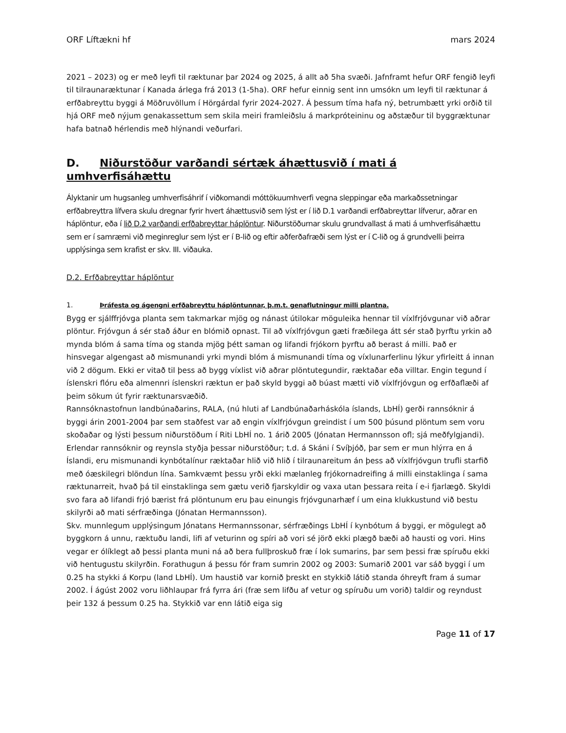ORF Líftækni hf mars 2024
2021 – 2023) og er með leyfi til ræktunar þar 2024 og 2025, á allt að 5ha svæði. Jafnframt hefur ORF fengið leyfi til tilraunaræktunar í Kanada árlega frá 2013 (1-5ha). ORF hefur einnig sent inn umsókn um leyfi til ræktunar á erfðabreyttu byggi á Möðruvöllum í Hörgárdal fyrir 2024-2027. Á þessum tíma hafa ný, betrumbætt yrki orðið til hjá ORF með nýjum genakassettum sem skila meiri framleiðslu á markpróteininu og aðstæður til byggræktunar hafa batnað hérlendis með hlýnandi veðurfari.
D. Niðurstöður varðandi sértæk áhættusvið í mati á umhverfisáhættu
Ályktanir um hugsanleg umhverfisáhrif í viðkomandi móttökuumhverfi vegna sleppingar eða markaðssetningar erfðabreyttra lífvera skulu dregnar fyrir hvert áhættusvið sem lýst er í lið D.1 varðandi erfðabreyttar lífverur, aðrar en háplöntur, eða í lið D.2 varðandi erfðabreyttar háplöntur. Niðurstöðurnar skulu grundvallast á mati á umhverfisáhættu sem er í samræmi við meginreglur sem lýst er í B-lið og eftir aðferðafræði sem lýst er í C-lið og á grundvelli þeirra upplýsinga sem krafist er skv. III. viðauka.
D.2. Erfðabreyttar háplöntur
1. Þráfesta og ágengni erfðabreyttu háplöntunnar, þ.m.t. genaflutningur milli plantna.
Bygg er sjálffrjóvga planta sem takmarkar mjög og nánast útilokar möguleika hennar til víxlfrjóvgunar við aðrar plöntur. Frjóvgun á sér stað áður en blómið opnast. Til að víxlfrjóvgun gæti fræðilega átt sér stað þyrftu yrkin að mynda blóm á sama tíma og standa mjög þétt saman og lifandi frjókorn þyrftu að berast á milli. Það er hinsvegar algengast að mismunandi yrki myndi blóm á mismunandi tíma og víxlunarferlinu lýkur yfirleitt á innan við 2 dögum. Ekki er vitað til þess að bygg víxlist við aðrar plöntutegundir, ræktaðar eða villtar. Engin tegund í íslenskri flóru eða almennri íslenskri ræktun er það skyld byggi að búast mætti við víxlfrjóvgun og erfðaflæði af þeim sökum út fyrir ræktunarsvæðið.
Rannsóknastofnun landbúnaðarins, RALA, (nú hluti af Landbúnaðarháskóla íslands, LbHÍ) gerði rannsóknir á byggi árin 2001-2004 þar sem staðfest var að engin víxlfrjóvgun greindist í um 500 þúsund plöntum sem voru skoðaðar og lýsti þessum niðurstöðum í Riti LbHÍ no. 1 árið 2005 (Jónatan Hermannsson ofl; sjá meðfylgjandi). Erlendar rannsóknir og reynsla styðja þessar niðurstöður; t.d. á Skáni í Svíþjóð, þar sem er mun hlýrra en á Íslandi, eru mismunandi kynbótalínur ræktaðar hlið við hlið í tilraunareitum án þess að víxlfrjóvgun trufli starfið með óæskilegri blöndun lína. Samkvæmt þessu yrði ekki mælanleg frjókornadreifing á milli einstaklinga í sama ræktunarreit, hvað þá til einstaklinga sem gætu verið fjarskyldir og vaxa utan þessara reita í e-i fjarlægð. Skyldi svo fara að lifandi frjó bærist frá plöntunum eru þau einungis frjóvgunarhæf í um eina klukkustund við bestu skilyrði að mati sérfræðinga (Jónatan Hermannsson).
Skv. munnlegum upplýsingum Jónatans Hermannssonar, sérfræðings LbHÍ í kynbótum á byggi, er mögulegt að byggkorn á unnu, ræktuðu landi, lifi af veturinn og spíri að vori sé jörð ekki plægð bæði að hausti og vori. Hins vegar er ólíklegt að þessi planta muni ná að bera fullþroskuð fræ í lok sumarins, þar sem þessi fræ spíruðu ekki við hentugustu skilyrðin. Forathugun á þessu fór fram sumrin 2002 og 2003: Sumarið 2001 var sáð byggi í um 0.25 ha stykki á Korpu (land LbHÍ). Um haustið var kornið þreskt en stykkið látið standa óhreyft fram á sumar 2002. Í ágúst 2002 voru liðhlaupar frá fyrra ári (fræ sem lifðu af vetur og spíruðu um vorið) taldir og reyndust þeir 132 á þessum 0.25 ha. Stykkið var enn látið eiga sig
Page 11 of 17